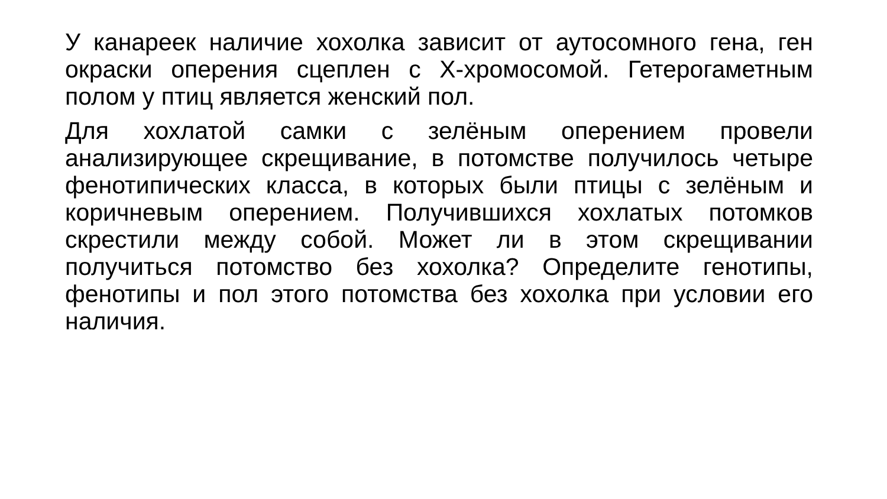У канареек наличие хохолка зависит от аутосомного гена, ген окраски оперения сцеплен с Х-хромосомой. Гетерогаметным полом у птиц является женский пол.
Для хохлатой самки с зелёным оперением провели анализирующее скрещивание, в потомстве получилось четыре фенотипических класса, в которых были птицы с зелёным и коричневым оперением. Получившихся хохлатых потомков скрестили между собой. Может ли в этом скрещивании получиться потомство без хохолка? Определите генотипы, фенотипы и пол этого потомства без хохолка при условии его наличия.